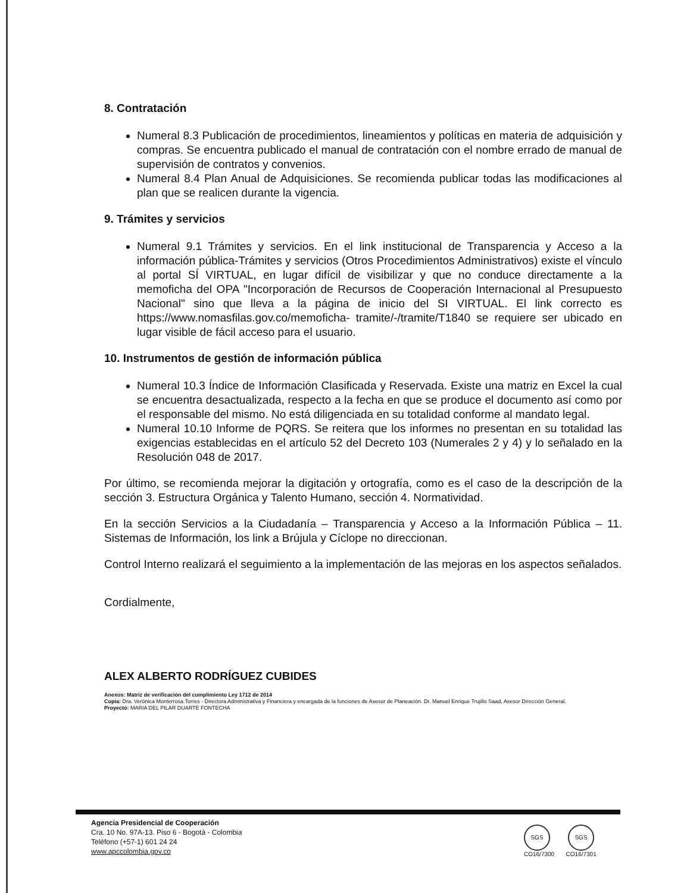8. Contratación
Numeral 8.3 Publicación de procedimientos, lineamientos y políticas en materia de adquisición y compras. Se encuentra publicado el manual de contratación con el nombre errado de manual de supervisión de contratos y convenios.
Numeral 8.4 Plan Anual de Adquisiciones. Se recomienda publicar todas las modificaciones al plan que se realicen durante la vigencia.
9. Trámites y servicios
Numeral 9.1 Trámites y servicios. En el link institucional de Transparencia y Acceso a la información pública-Trámites y servicios (Otros Procedimientos Administrativos) existe el vínculo al portal SÍ VIRTUAL, en lugar difícil de visibilizar y que no conduce directamente a la memoficha del OPA "Incorporación de Recursos de Cooperación Internacional al Presupuesto Nacional" sino que lleva a la página de inicio del SI VIRTUAL. El link correcto es https://www.nomasfilas.gov.co/memoficha- tramite/-/tramite/T1840 se requiere ser ubicado en lugar visible de fácil acceso para el usuario.
10. Instrumentos de gestión de información pública
Numeral 10.3 Índice de Información Clasificada y Reservada. Existe una matriz en Excel la cual se encuentra desactualizada, respecto a la fecha en que se produce el documento así como por el responsable del mismo. No está diligenciada en su totalidad conforme al mandato legal.
Numeral 10.10 Informe de PQRS. Se reitera que los informes no presentan en su totalidad las exigencias establecidas en el artículo 52 del Decreto 103 (Numerales 2 y 4) y lo señalado en la Resolución 048 de 2017.
Por último, se recomienda mejorar la digitación y ortografía, como es el caso de la descripción de la sección 3. Estructura Orgánica y Talento Humano, sección 4. Normatividad.
En la sección Servicios a la Ciudadanía – Transparencia y Acceso a la Información Pública – 11. Sistemas de Información, los link a Brújula y Cíclope no direccionan.
Control Interno realizará el seguimiento a la implementación de las mejoras en los aspectos señalados.
Cordialmente,
ALEX ALBERTO RODRÍGUEZ CUBIDES
Anexos: Matriz de verificación del cumplimiento Ley 1712 de 2014
Copia: Dra. Verónica Monterrosa Torres - Directora Administrativa y Financiera y encargada de la funciones de Asesor de Planeación. Dr. Manuel Enrique Trujillo Saad, Asesor Dirección General.
Proyectó: MARIA DEL PILAR DUARTE FONTECHA
Agencia Presidencial de Cooperación
Cra. 10 No. 97A-13. Piso 6 - Bogotá - Colombia
Teléfono (+57-1) 601 24 24
www.apccolombia.gov.co
SGS SGS
CO16/7300 CO16/7301